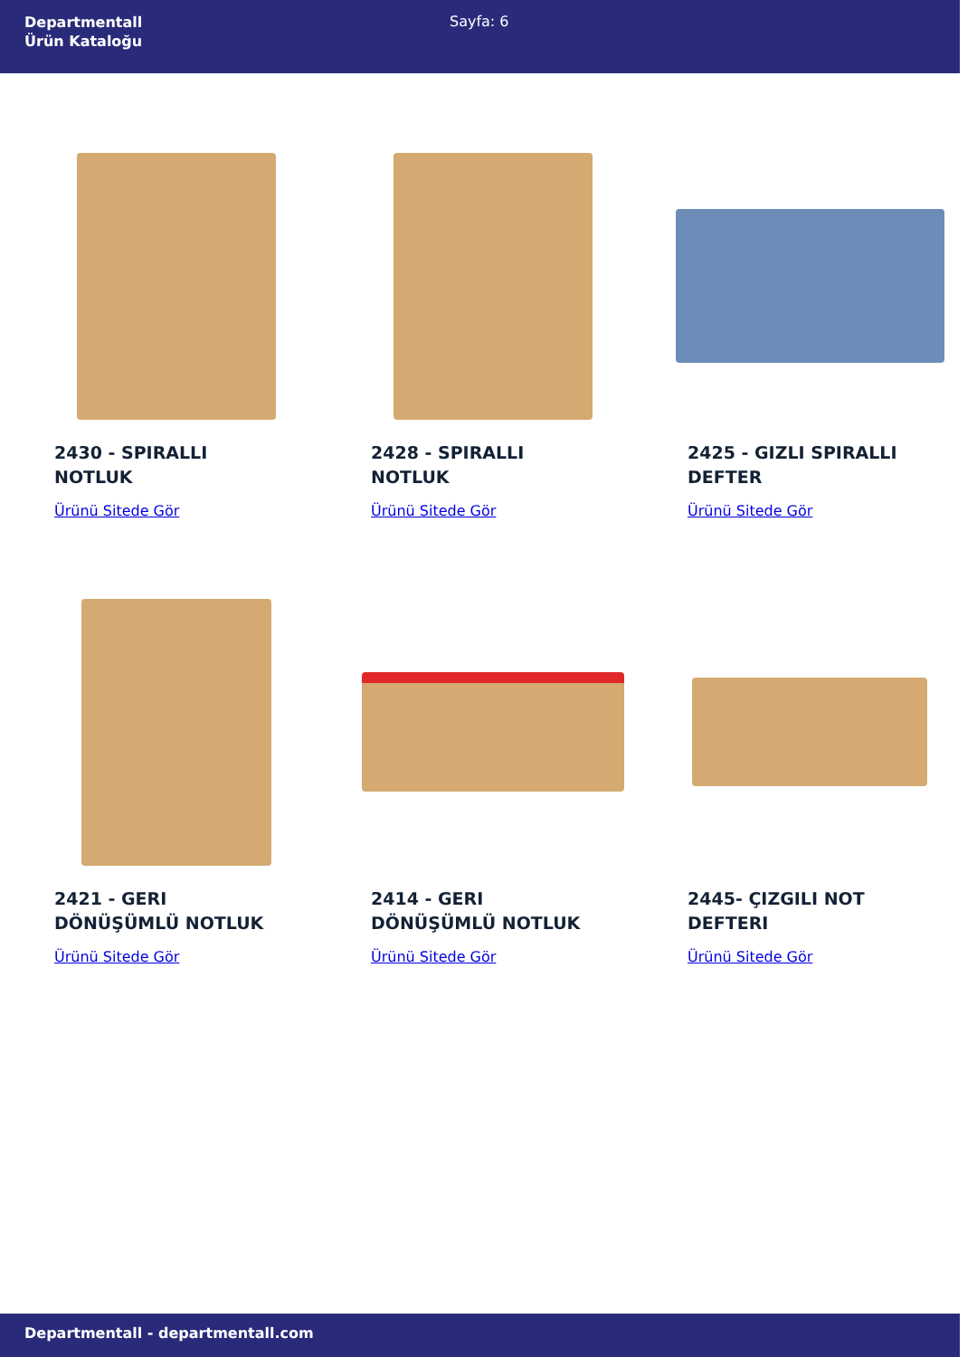Departmentall
Ürün Kataloğu
Sayfa: 6
2430 - SPIRALLI NOTLUK
Ürünü Sitede Gör
2428 - SPIRALLI NOTLUK
Ürünü Sitede Gör
2425 - GIZLI SPIRALLI DEFTER
Ürünü Sitede Gör
2421 - GERI DÖNÜŞÜMLÜ NOTLUK
Ürünü Sitede Gör
2414 - GERI DÖNÜŞÜMLÜ NOTLUK
Ürünü Sitede Gör
2445- ÇIZGILI NOT DEFTERI
Ürünü Sitede Gör
Departmentall - departmentall.com